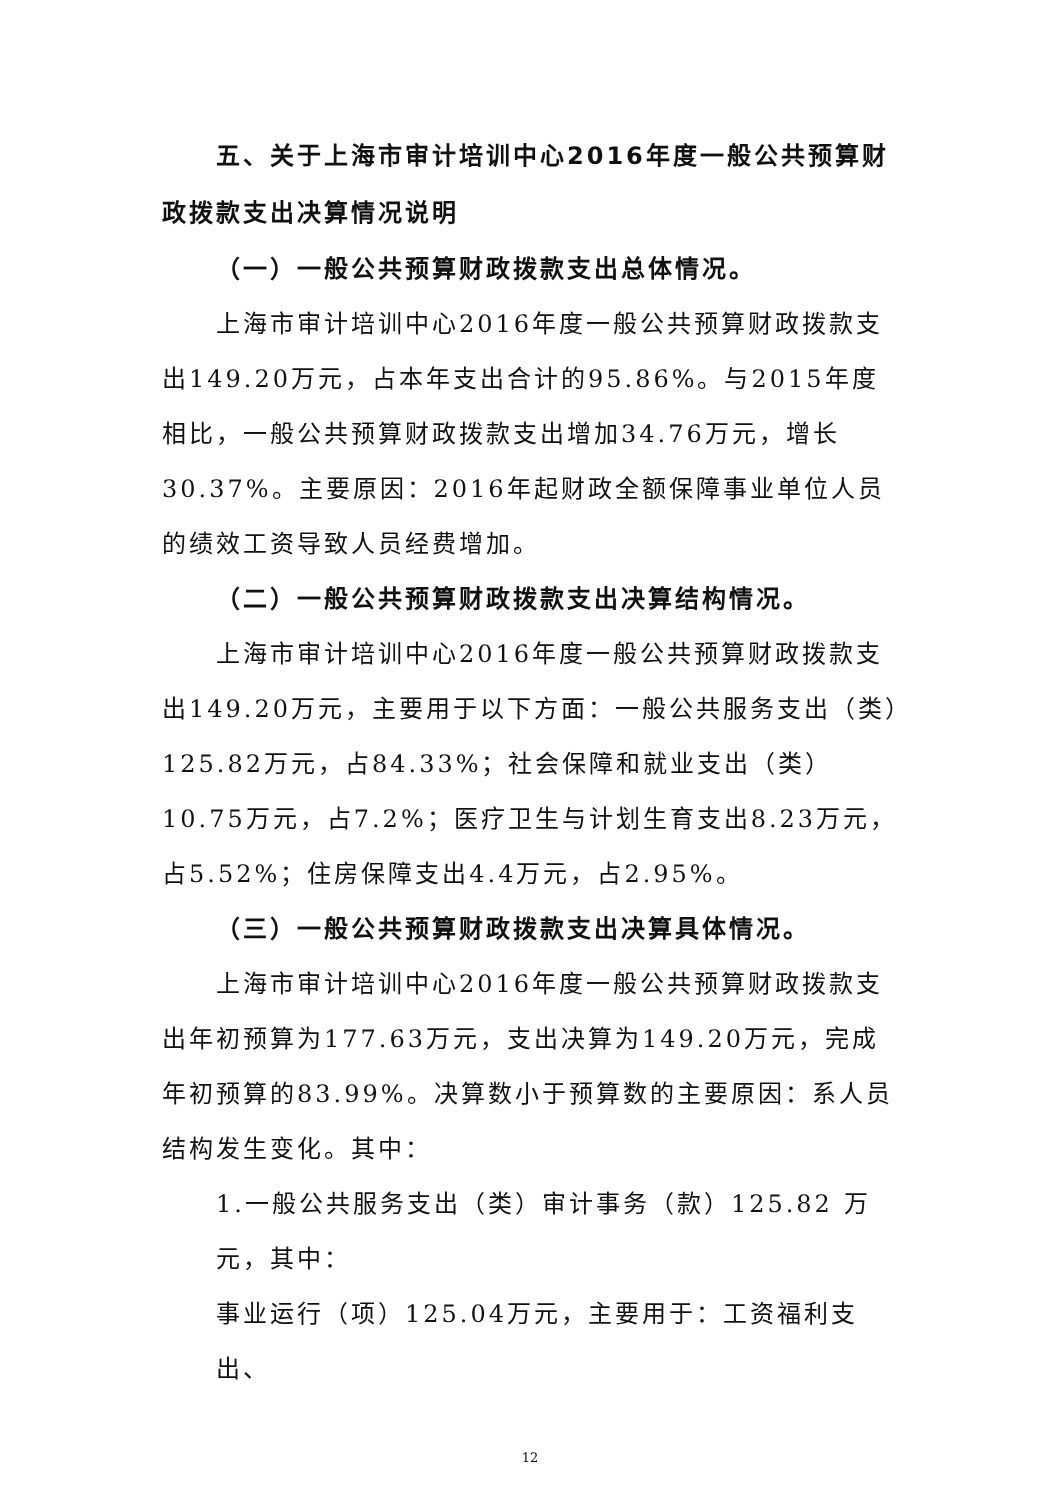五、关于上海市审计培训中心2016年度一般公共预算财政拨款支出决算情况说明
（一）一般公共预算财政拨款支出总体情况。
上海市审计培训中心2016年度一般公共预算财政拨款支出149.20万元，占本年支出合计的95.86%。与2015年度相比，一般公共预算财政拨款支出增加34.76万元，增长30.37%。主要原因：2016年起财政全额保障事业单位人员的绩效工资导致人员经费增加。
（二）一般公共预算财政拨款支出决算结构情况。
上海市审计培训中心2016年度一般公共预算财政拨款支出149.20万元，主要用于以下方面：一般公共服务支出（类）125.82万元，占84.33%；社会保障和就业支出（类）10.75万元，占7.2%；医疗卫生与计划生育支出8.23万元，占5.52%；住房保障支出4.4万元，占2.95%。
（三）一般公共预算财政拨款支出决算具体情况。
上海市审计培训中心2016年度一般公共预算财政拨款支出年初预算为177.63万元，支出决算为149.20万元，完成年初预算的83.99%。决算数小于预算数的主要原因：系人员结构发生变化。其中：
1.一般公共服务支出（类）审计事务（款）125.82 万元，其中：
事业运行（项）125.04万元，主要用于：工资福利支出、
12